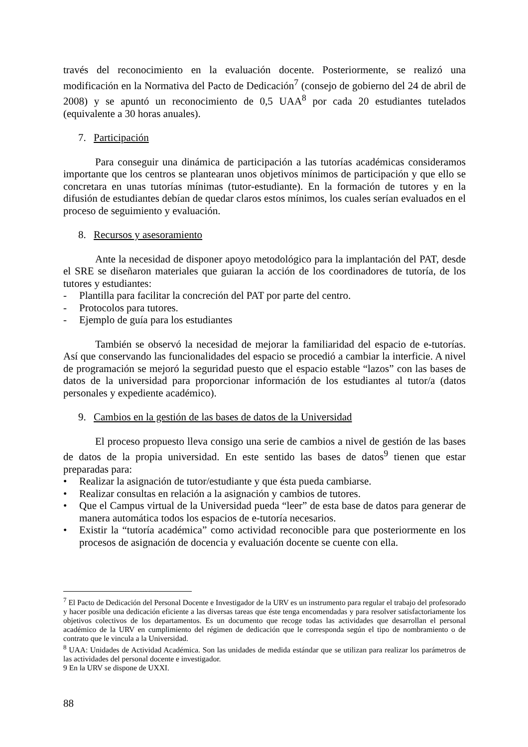través del reconocimiento en la evaluación docente. Posteriormente, se realizó una modificación en la Normativa del Pacto de Dedicación<sup>7</sup> (consejo de gobierno del 24 de abril de 2008) y se apuntó un reconocimiento de 0,5 UAA<sup>8</sup> por cada 20 estudiantes tutelados (equivalente a 30 horas anuales).
7. Participación
Para conseguir una dinámica de participación a las tutorías académicas consideramos importante que los centros se plantearan unos objetivos mínimos de participación y que ello se concretara en unas tutorías mínimas (tutor-estudiante). En la formación de tutores y en la difusión de estudiantes debían de quedar claros estos mínimos, los cuales serían evaluados en el proceso de seguimiento y evaluación.
8. Recursos y asesoramiento
Ante la necesidad de disponer apoyo metodológico para la implantación del PAT, desde el SRE se diseñaron materiales que guiaran la acción de los coordinadores de tutoría, de los tutores y estudiantes:
- Plantilla para facilitar la concreción del PAT por parte del centro.
- Protocolos para tutores.
- Ejemplo de guía para los estudiantes
También se observó la necesidad de mejorar la familiaridad del espacio de e-tutorías. Así que conservando las funcionalidades del espacio se procedió a cambiar la interficie. A nivel de programación se mejoró la seguridad puesto que el espacio estable “lazos” con las bases de datos de la universidad para proporcionar información de los estudiantes al tutor/a (datos personales y expediente académico).
9. Cambios en la gestión de las bases de datos de la Universidad
El proceso propuesto lleva consigo una serie de cambios a nivel de gestión de las bases de datos de la propia universidad. En este sentido las bases de datos<sup>9</sup> tienen que estar preparadas para:
• Realizar la asignación de tutor/estudiante y que ésta pueda cambiarse.
• Realizar consultas en relación a la asignación y cambios de tutores.
• Que el Campus virtual de la Universidad pueda “leer” de esta base de datos para generar de manera automática todos los espacios de e-tutoría necesarios.
• Existir la “tutoría académica” como actividad reconocible para que posteriormente en los procesos de asignación de docencia y evaluación docente se cuente con ella.
<sup>7</sup> El Pacto de Dedicación del Personal Docente e Investigador de la URV es un instrumento para regular el trabajo del profesorado y hacer posible una dedicación eficiente a las diversas tareas que éste tenga encomendadas y para resolver satisfactoriamente los objetivos colectivos de los departamentos. Es un documento que recoge todas las actividades que desarrollan el personal académico de la URV en cumplimiento del régimen de dedicación que le corresponda según el tipo de nombramiento o de contrato que le vincula a la Universidad.
<sup>8</sup> UAA: Unidades de Actividad Académica. Son las unidades de medida estándar que se utilizan para realizar los parámetros de las actividades del personal docente e investigador.
9 En la URV se dispone de UXXI.
88